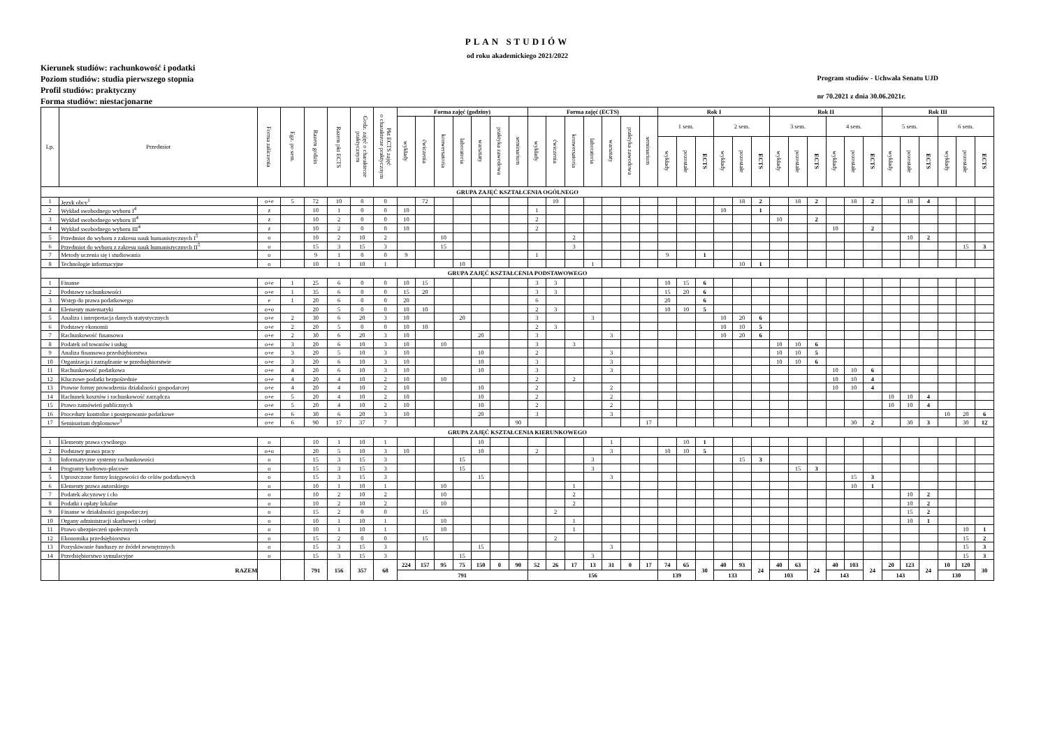PLAN STUDIÓW
od roku akademickiego 2021/2022
Kierunek studiów: rachunkowość i podatki
Poziom studiów: studia pierwszego stopnia
Profil studiów: praktyczny
Forma studiów: niestacjonarne
Program studiów - Uchwała Senatu UJD
nr 70.2021 z dnia 30.06.2021r.
| Lp. | Przedmiot | Forma zaliczenia | Egz. po sem. | Razem godzin | Razem pkt ECTS | Godz. zajęć o charakterze praktycznym | Pkt ECTS zajęć o charakterze praktycznym | Forma zajęć (godziny) | | | | | | | Forma zajęć (ECTS) | | | | | | | Rok I | | | | | | Rok II | | | | | | Rok III | | | | | |
| --- | --- | --- | --- | --- | --- | --- | --- | --- | --- | --- | --- | --- | --- | --- | --- | --- | --- | --- | --- | --- | --- | --- | --- | --- | --- | --- | --- | --- | --- | --- | --- | --- | --- | --- | --- | --- | --- | --- | --- |
| | | | | | | | | wykłady | ćwiczenia | konwersatoria | laboratoria | warsztaty | praktyka zawodowa | seminarium | wykłady | ćwiczenia | konwersatoria | laboratoria | warsztaty | praktyka zawodowa | seminarium | 1 sem. | | | 2 sem. | | | 3 sem. | | | 4 sem. | | | 5 sem. | | | 6 sem. | | |
| | | | | | | | | | | | | | | | | | | | | | | wykłady | pozostałe | ECTS | wykłady | pozostałe | ECTS | wykłady | pozostałe | ECTS | wykłady | pozostałe | ECTS | wykłady | pozostałe | ECTS | wykłady | pozostałe | ECTS |
| GRUPA ZAJĘĆ KSZTAŁCENIA OGÓLNEGO | | | | | | | | | | | | | | | | | | | | | | | | | | | | | | | | | | | | | | | |
| 1 | Język obcy<sup>1</sup> | o+e | 5 | 72 | 10 | 0 | 0 | | 72 | | | | | | | 10 | | | | | | | | | | 18 | 2 | | 18 | 2 | | 18 | 2 | | 18 | 4 | | | |
| 2 | Wykład swobodnego wyboru I<sup>4</sup> | z | | 10 | 1 | 0 | 0 | 10 | | | | | | | 1 | | | | | | | | | | 10 | | 1 | | | | | | | | | | | | |
| 3 | Wykład swobodnego wyboru II<sup>4</sup> | z | | 10 | 2 | 0 | 0 | 10 | | | | | | | 2 | | | | | | | | | | | | | 10 | | 2 | | | | | | | | | |
| 4 | Wykład swobodnego wyboru III<sup>4</sup> | z | | 10 | 2 | 0 | 0 | 10 | | | | | | | 2 | | | | | | | | | | | | | | | | 10 | | 2 | | | | | | |
| 5 | Przedmiot do wyboru z zakresu nauk humanistycznych I<sup>5</sup> | o | | 10 | 2 | 10 | 2 | | | 10 | | | | | | | 2 | | | | | | | | | | | | | | | | | | 10 | 2 | | | |
| 6 | Przedmiot do wyboru z zakresu nauk humanistycznych II<sup>5</sup> | o | | 15 | 3 | 15 | 3 | | | 15 | | | | | | | 3 | | | | | | | | | | | | | | | | | | | | | 15 | 3 |
| 7 | Metody uczenia się i studiowania | o | | 9 | 1 | 0 | 0 | 9 | | | | | | | 1 | | | | | | | 9 | | 1 | | | | | | | | | | | | | | | |
| 8 | Technologie informacyjne | o | | 10 | 1 | 10 | 1 | | | | 10 | | | | | | | 1 | | | | | | | | 10 | 1 | | | | | | | | | | | | |
| GRUPA ZAJĘĆ KSZTAŁCENIA PODSTAWOWEGO | | | | | | | | | | | | | | | | | | | | | | | | | | | | | | | | | | | | | | | |
| 1 | Finanse | o+e | 1 | 25 | 6 | 0 | 0 | 10 | 15 | | | | | | 3 | 3 | | | | | | 10 | 15 | 6 | | | | | | | | | | | | | | | |
| 2 | Podstawy rachunkowości | o+e | 1 | 35 | 6 | 0 | 0 | 15 | 20 | | | | | | 3 | 3 | | | | | | 15 | 20 | 6 | | | | | | | | | | | | | | | |
| 3 | Wstęp do prawa podatkowego | e | 1 | 20 | 6 | 0 | 0 | 20 | | | | | | | 6 | | | | | | | 20 | | 6 | | | | | | | | | | | | | | | |
| 4 | Elementy matematyki | o+o | | 20 | 5 | 0 | 0 | 10 | 10 | | | | | | 2 | 3 | | | | | | 10 | 10 | 5 | | | | | | | | | | | | | | | |
| 5 | Analiza i interpretacja danych statystycznych | o+e | 2 | 30 | 6 | 20 | 3 | 10 | | | 20 | | | | 3 | | | 3 | | | | | | | 10 | 20 | 6 | | | | | | | | | | | | |
| 6 | Podstawy ekonomii | o+e | 2 | 20 | 5 | 0 | 0 | 10 | 10 | | | | | | 2 | 3 | | | | | | | | | 10 | 10 | 5 | | | | | | | | | | | | |
| 7 | Rachunkowość finansowa | o+e | 2 | 30 | 6 | 20 | 3 | 10 | | | | 20 | | | 3 | | | | 3 | | | | | | 10 | 20 | 6 | | | | | | | | | | | | |
| 8 | Podatek od towarów i usług | o+e | 3 | 20 | 6 | 10 | 3 | 10 | | 10 | | | | | 3 | | 3 | | | | | | | | | | | 10 | 10 | 6 | | | | | | | | | |
| 9 | Analiza finansowa przedsiębiorstwa | o+e | 3 | 20 | 5 | 10 | 3 | 10 | | | | 10 | | | 2 | | | | 3 | | | | | | | | | 10 | 10 | 5 | | | | | | | | | |
| 10 | Organizacja i zarządzanie w przedsiębiorstwie | o+e | 3 | 20 | 6 | 10 | 3 | 10 | | | | 10 | | | 3 | | | | 3 | | | | | | | | | 10 | 10 | 6 | | | | | | | | | |
| 11 | Rachunkowość podatkowa | o+e | 4 | 20 | 6 | 10 | 3 | 10 | | | | 10 | | | 3 | | | | 3 | | | | | | | | | | | | 10 | 10 | 6 | | | | | | |
| 12 | Kluczowe podatki bezpośrednie | o+e | 4 | 20 | 4 | 10 | 2 | 10 | | 10 | | | | | 2 | | 2 | | | | | | | | | | | | | | 10 | 10 | 4 | | | | | | |
| 13 | Prawne formy prowadzenia działalności gospodarczej | o+e | 4 | 20 | 4 | 10 | 2 | 10 | | | | 10 | | | 2 | | | | 2 | | | | | | | | | | | | 10 | 10 | 4 | | | | | | |
| 14 | Rachunek kosztów i rachunkowość zarządcza | o+e | 5 | 20 | 4 | 10 | 2 | 10 | | | | 10 | | | 2 | | | | 2 | | | | | | | | | | | | | | | 10 | 10 | 4 | | | |
| 15 | Prawo zamówień publicznych | o+e | 5 | 20 | 4 | 10 | 2 | 10 | | | | 10 | | | 2 | | | | 2 | | | | | | | | | | | | | | | 10 | 10 | 4 | | | |
| 16 | Procedury kontrolne i postępowanie podatkowe | o+e | 6 | 30 | 6 | 20 | 3 | 10 | | | | 20 | | | 3 | | | | 3 | | | | | | | | | | | | | | | | | | 10 | 20 | 6 |
| 17 | Seminarium dyplomowe<sup>3</sup> | o+e | 6 | 90 | 17 | 37 | 7 | | | | | | | 90 | | | | | | | 17 | | | | | | | | | | | 30 | 2 | | 30 | 3 | | 30 | 12 |
| GRUPA ZAJĘĆ KSZTAŁCENIA KIERUNKOWEGO | | | | | | | | | | | | | | | | | | | | | | | | | | | | | | | | | | | | | | | |
| 1 | Elementy prawa cywilnego | o | | 10 | 1 | 10 | 1 | | | | | 10 | | | | | | | 1 | | | | 10 | 1 | | | | | | | | | | | | | | | |
| 2 | Podstawy prawa pracy | o+o | | 20 | 5 | 10 | 3 | 10 | | | | 10 | | | 2 | | | | 3 | | | 10 | 10 | 5 | | | | | | | | | | | | | | | |
| 3 | Informatyczne systemy rachunkowości | o | | 15 | 3 | 15 | 3 | | | | 15 | | | | | | | 3 | | | | | | | | 15 | 3 | | | | | | | | | | | | |
| 4 | Programy kadrowo-płacowe | o | | 15 | 3 | 15 | 3 | | | | 15 | | | | | | | 3 | | | | | | | | | | | 15 | 3 | | | | | | | | | |
| 5 | Uproszczone formy księgowości do celów podatkowych | o | | 15 | 3 | 15 | 3 | | | | | 15 | | | | | | | 3 | | | | | | | | | | | | | 15 | 3 | | | | | | |
| 6 | Elementy prawa autorskiego | o | | 10 | 1 | 10 | 1 | | | 10 | | | | | | | 1 | | | | | | | | | | | | | | | 10 | 1 | | | | | | |
| 7 | Podatek akcyzowy i cło | o | | 10 | 2 | 10 | 2 | | | 10 | | | | | | | 2 | | | | | | | | | | | | | | | | | | 10 | 2 | | | |
| 8 | Podatki i opłaty lokalne | o | | 10 | 2 | 10 | 2 | | | 10 | | | | | | | 2 | | | | | | | | | | | | | | | | | | 10 | 2 | | | |
| 9 | Finanse w działalności gospodarczej | o | | 15 | 2 | 0 | 0 | | 15 | | | | | | | 2 | | | | | | | | | | | | | | | | | | | 15 | 2 | | | |
| 10 | Organy administracji skarbowej i celnej | o | | 10 | 1 | 10 | 1 | | | 10 | | | | | | | 1 | | | | | | | | | | | | | | | | | | 10 | 1 | | | |
| 11 | Prawo ubezpieczeń społecznych | o | | 10 | 1 | 10 | 1 | | | 10 | | | | | | | 1 | | | | | | | | | | | | | | | | | | | | | 10 | 1 |
| 12 | Ekonomika przedsiębiorstwa | o | | 15 | 2 | 0 | 0 | | 15 | | | | | | | 2 | | | | | | | | | | | | | | | | | | | | | | 15 | 2 |
| 13 | Pozyskiwanie funduszy ze źródeł zewnętrznych | o | | 15 | 3 | 15 | 3 | | | | | 15 | | | | | | | 3 | | | | | | | | | | | | | | | | | | | 15 | 3 |
| 14 | Przedsiębiorstwo symulacyjne | o | | 15 | 3 | 15 | 3 | | | | 15 | | | | | | | 3 | | | | | | | | | | | | | | | | | | | | 15 | 3 |
| | RAZEM | | | 791 | 156 | 357 | 68 | 224 | 157 | 95 | 75 | 150 | 0 | 90 | 52 | 26 | 17 | 13 | 31 | 0 | 17 | 74 | 65 | 30 | 40 | 93 | 24 | 40 | 63 | 24 | 40 | 103 | 24 | 20 | 123 | 24 | 10 | 120 | 30 |
| | | | | | | | | 791 | | | | | | | 156 | | | | | | | 139 | | | 133 | | | 103 | | | 143 | | | 143 | | | 130 | | |